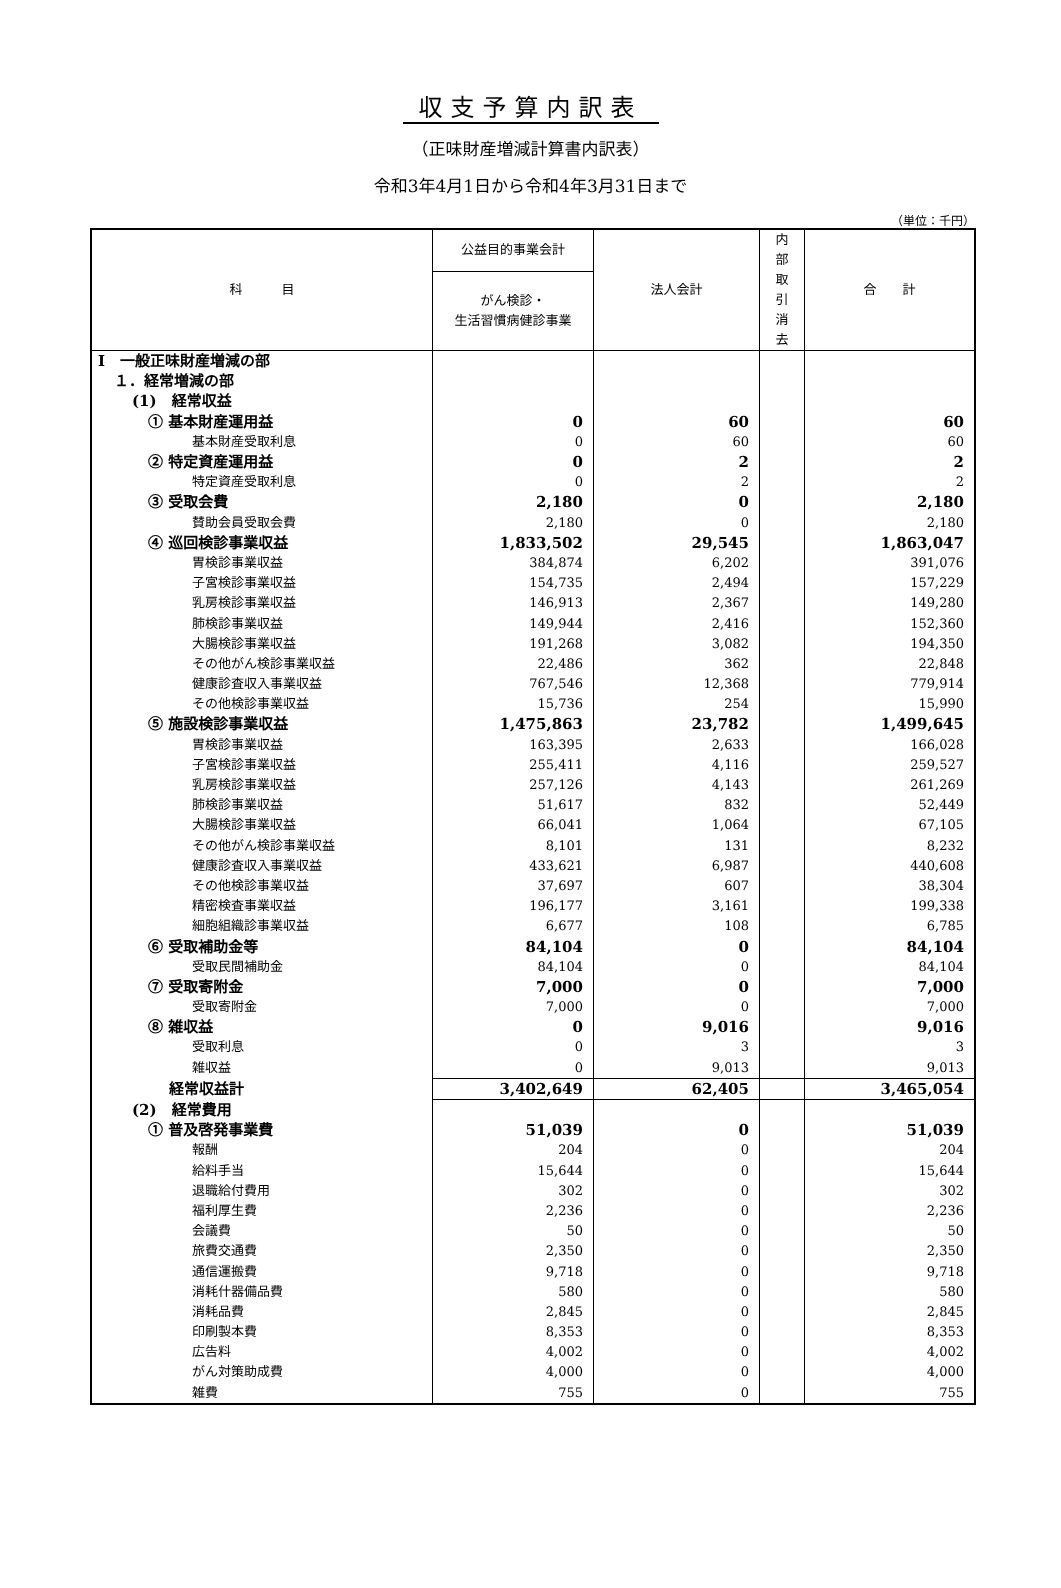収支予算内訳表
（正味財産増減計算書内訳表）
令和3年4月1日から令和4年3月31日まで
（単位：千円）
| 科 目 | 公益目的事業会計 | 法人会計 | 内部 取引 消去 | 合 計 |
| --- | --- | --- | --- | --- |
| | がん検診・ 生活習慣病健診事業 | | | |
| Ⅰ 一般正味財産増減の部 | | | | |
| １．経常増減の部 | | | | |
| (1) 経常収益 | | | | |
| ① 基本財産運用益 | 0 | 60 | | 60 |
| 基本財産受取利息 | 0 | 60 | | 60 |
| ② 特定資産運用益 | 0 | 2 | | 2 |
| 特定資産受取利息 | 0 | 2 | | 2 |
| ③ 受取会費 | 2,180 | 0 | | 2,180 |
| 賛助会員受取会費 | 2,180 | 0 | | 2,180 |
| ④ 巡回検診事業収益 | 1,833,502 | 29,545 | | 1,863,047 |
| 胃検診事業収益 | 384,874 | 6,202 | | 391,076 |
| 子宮検診事業収益 | 154,735 | 2,494 | | 157,229 |
| 乳房検診事業収益 | 146,913 | 2,367 | | 149,280 |
| 肺検診事業収益 | 149,944 | 2,416 | | 152,360 |
| 大腸検診事業収益 | 191,268 | 3,082 | | 194,350 |
| その他がん検診事業収益 | 22,486 | 362 | | 22,848 |
| 健康診査収入事業収益 | 767,546 | 12,368 | | 779,914 |
| その他検診事業収益 | 15,736 | 254 | | 15,990 |
| ⑤ 施設検診事業収益 | 1,475,863 | 23,782 | | 1,499,645 |
| 胃検診事業収益 | 163,395 | 2,633 | | 166,028 |
| 子宮検診事業収益 | 255,411 | 4,116 | | 259,527 |
| 乳房検診事業収益 | 257,126 | 4,143 | | 261,269 |
| 肺検診事業収益 | 51,617 | 832 | | 52,449 |
| 大腸検診事業収益 | 66,041 | 1,064 | | 67,105 |
| その他がん検診事業収益 | 8,101 | 131 | | 8,232 |
| 健康診査収入事業収益 | 433,621 | 6,987 | | 440,608 |
| その他検診事業収益 | 37,697 | 607 | | 38,304 |
| 精密検査事業収益 | 196,177 | 3,161 | | 199,338 |
| 細胞組織診事業収益 | 6,677 | 108 | | 6,785 |
| ⑥ 受取補助金等 | 84,104 | 0 | | 84,104 |
| 受取民間補助金 | 84,104 | 0 | | 84,104 |
| ⑦ 受取寄附金 | 7,000 | 0 | | 7,000 |
| 受取寄附金 | 7,000 | 0 | | 7,000 |
| ⑧ 雑収益 | 0 | 9,016 | | 9,016 |
| 受取利息 | 0 | 3 | | 3 |
| 雑収益 | 0 | 9,013 | | 9,013 |
| 経常収益計 | 3,402,649 | 62,405 | | 3,465,054 |
| (2) 経常費用 | | | | |
| ① 普及啓発事業費 | 51,039 | 0 | | 51,039 |
| 報酬 | 204 | 0 | | 204 |
| 給料手当 | 15,644 | 0 | | 15,644 |
| 退職給付費用 | 302 | 0 | | 302 |
| 福利厚生費 | 2,236 | 0 | | 2,236 |
| 会議費 | 50 | 0 | | 50 |
| 旅費交通費 | 2,350 | 0 | | 2,350 |
| 通信運搬費 | 9,718 | 0 | | 9,718 |
| 消耗什器備品費 | 580 | 0 | | 580 |
| 消耗品費 | 2,845 | 0 | | 2,845 |
| 印刷製本費 | 8,353 | 0 | | 8,353 |
| 広告料 | 4,002 | 0 | | 4,002 |
| がん対策助成費 | 4,000 | 0 | | 4,000 |
| 雑費 | 755 | 0 | | 755 |